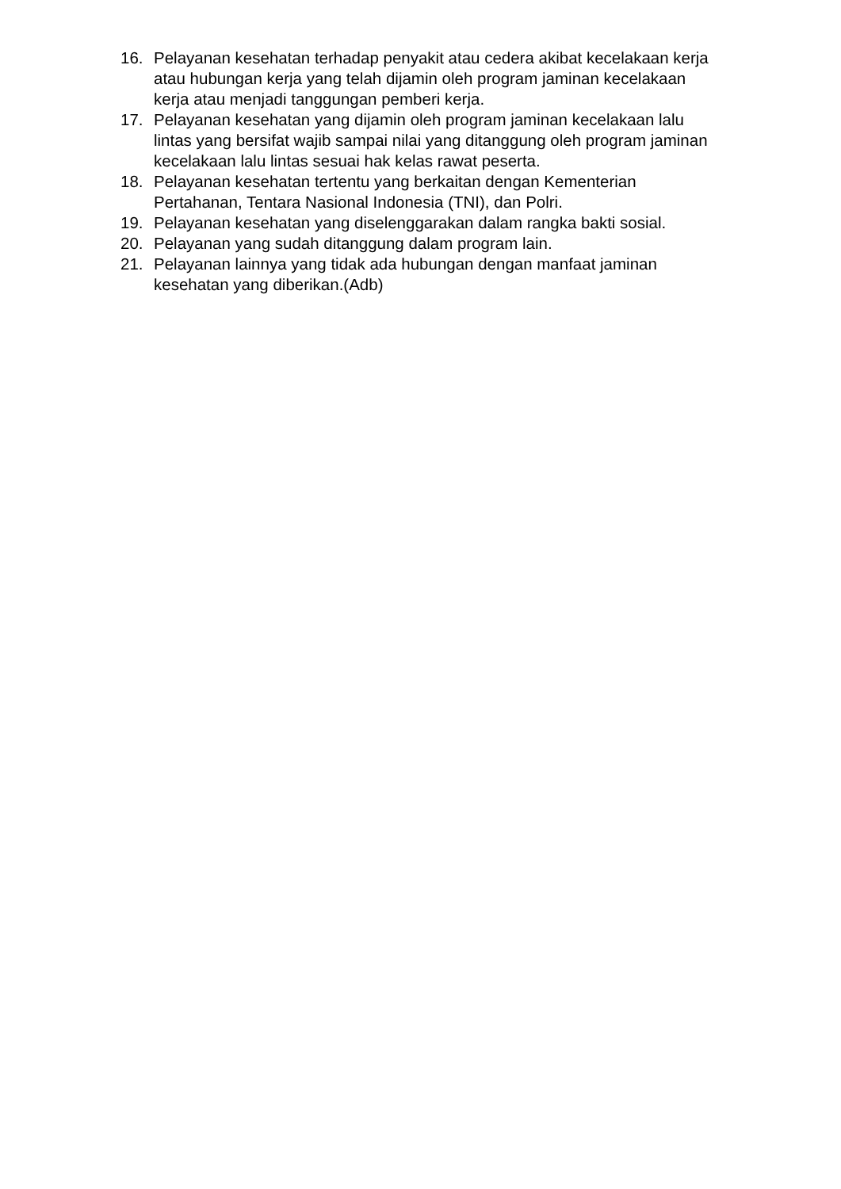16. Pelayanan kesehatan terhadap penyakit atau cedera akibat kecelakaan kerja atau hubungan kerja yang telah dijamin oleh program jaminan kecelakaan kerja atau menjadi tanggungan pemberi kerja.
17. Pelayanan kesehatan yang dijamin oleh program jaminan kecelakaan lalu lintas yang bersifat wajib sampai nilai yang ditanggung oleh program jaminan kecelakaan lalu lintas sesuai hak kelas rawat peserta.
18. Pelayanan kesehatan tertentu yang berkaitan dengan Kementerian Pertahanan, Tentara Nasional Indonesia (TNI), dan Polri.
19. Pelayanan kesehatan yang diselenggarakan dalam rangka bakti sosial.
20. Pelayanan yang sudah ditanggung dalam program lain.
21. Pelayanan lainnya yang tidak ada hubungan dengan manfaat jaminan kesehatan yang diberikan.(Adb)